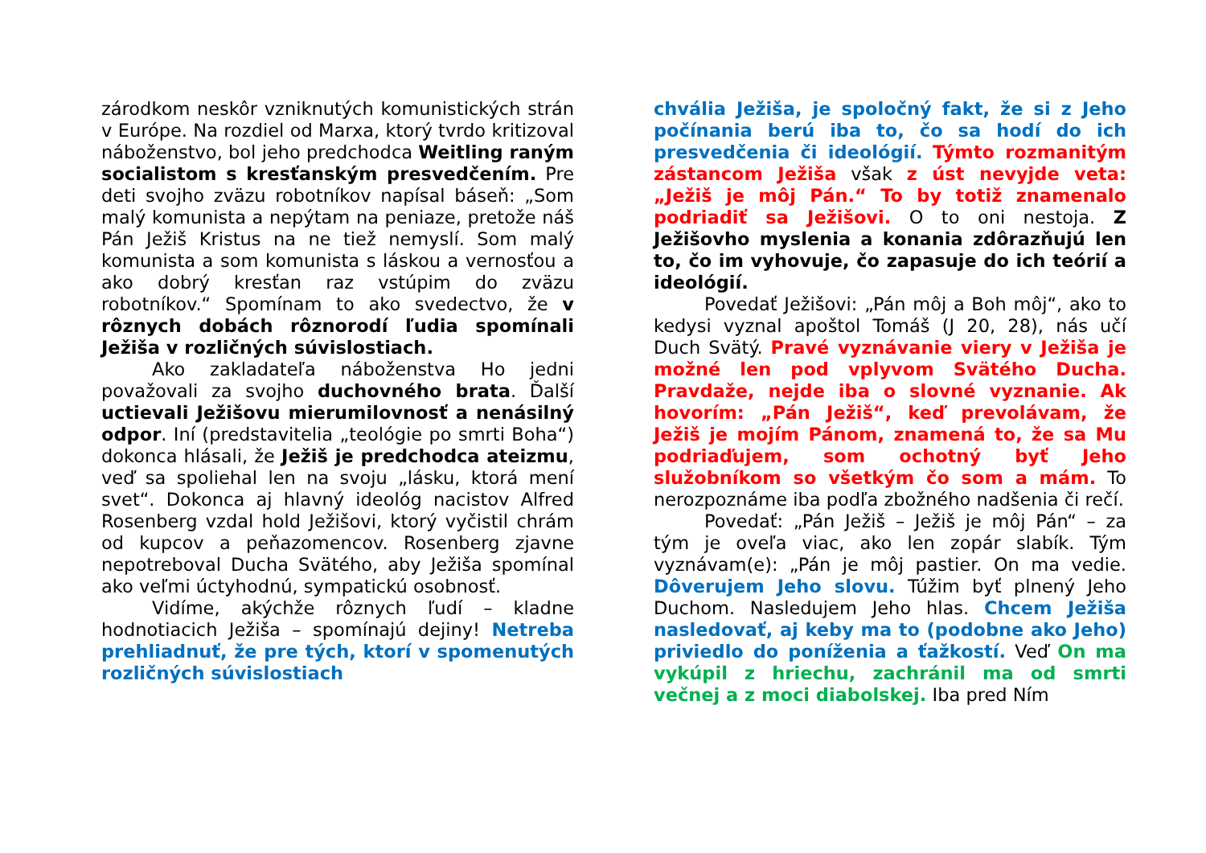zárodkom neskôr vzniknutých komunistických strán v Európe. Na rozdiel od Marxa, ktorý tvrdo kritizoval náboženstvo, bol jeho predchodca Weitling raným socialistom s kresťanským presvedčením. Pre deti svojho zväzu robotníkov napísal báseň: „Som malý komunista a nepýtam na peniaze, pretože náš Pán Ježiš Kristus na ne tiež nemyslí. Som malý komunista a som komunista s láskou a vernosťou a ako dobrý kresťan raz vstúpim do zväzu robotníkov.“ Spomínam to ako svedectvo, že v rôznych dobách rôznorodí ľudia spomínali Ježiša v rozličných súvislostiach.
Ako zakladateľa náboženstva Ho jedni považovali za svojho duchovného brata. Ďalší uctievali Ježišovu mierumilovnosť a nenásilný odpor. Iní (predstavitelia „teológie po smrti Boha“) dokonca hlásali, že Ježiš je predchodca ateizmu, veď sa spoliehal len na svoju „lásku, ktorá mení svet“. Dokonca aj hlavný ideológ nacistov Alfred Rosenberg vzdal hold Ježišovi, ktorý vyčistil chrám od kupcov a peňazomencov. Rosenberg zjavne nepotreboval Ducha Svätého, aby Ježiša spomínal ako veľmi úctyhodnú, sympatickú osobnosť.
Vidíme, akýchže rôznych ľudí – kladne hodnotiacich Ježiša – spomínajú dejiny! Netreba prehliadnuť, že pre tých, ktorí v spomenutých rozličných súvislostiach
chvália Ježiša, je spoločný fakt, že si z Jeho počínania berú iba to, čo sa hodí do ich presvedčenia či ideológií. Týmto rozmanitým zástancom Ježiša však z úst nevyjde veta: „Ježiš je môj Pán.“ To by totiž znamenalo podriadiť sa Ježišovi. O to oni nestoja. Z Ježišovho myslenia a konania zdôrazňujú len to, čo im vyhovuje, čo zapasuje do ich teórií a ideológií.
Povedať Ježišovi: „Pán môj a Boh môj“, ako to kedysi vyznal apoštol Tomáš (J 20, 28), nás učí Duch Svätý. Pravé vyznávanie viery v Ježiša je možné len pod vplyvom Svätého Ducha. Pravdaže, nejde iba o slovné vyznanie. Ak hovorím: „Pán Ježiš“, keď prevolávam, že Ježiš je mojím Pánom, znamená to, že sa Mu podriaďujem, som ochotný byť Jeho služobníkom so všetkým čo som a mám. To nerozpoznáme iba podľa zbožného nadšenia či rečí.
Povedať: „Pán Ježiš – Ježiš je môj Pán“ – za tým je oveľa viac, ako len zopár slabík. Tým vyznávam(e): „Pán je môj pastier. On ma vedie. Dôverujem Jeho slovu. Túžim byť plnený Jeho Duchom. Nasledujem Jeho hlas. Chcem Ježiša nasledovať, aj keby ma to (podobne ako Jeho) priviedlo do poníženia a ťažkostí. Veď On ma vykúpil z hriechu, zachránil ma od smrti večnej a z moci diabolskej. Iba pred Ním